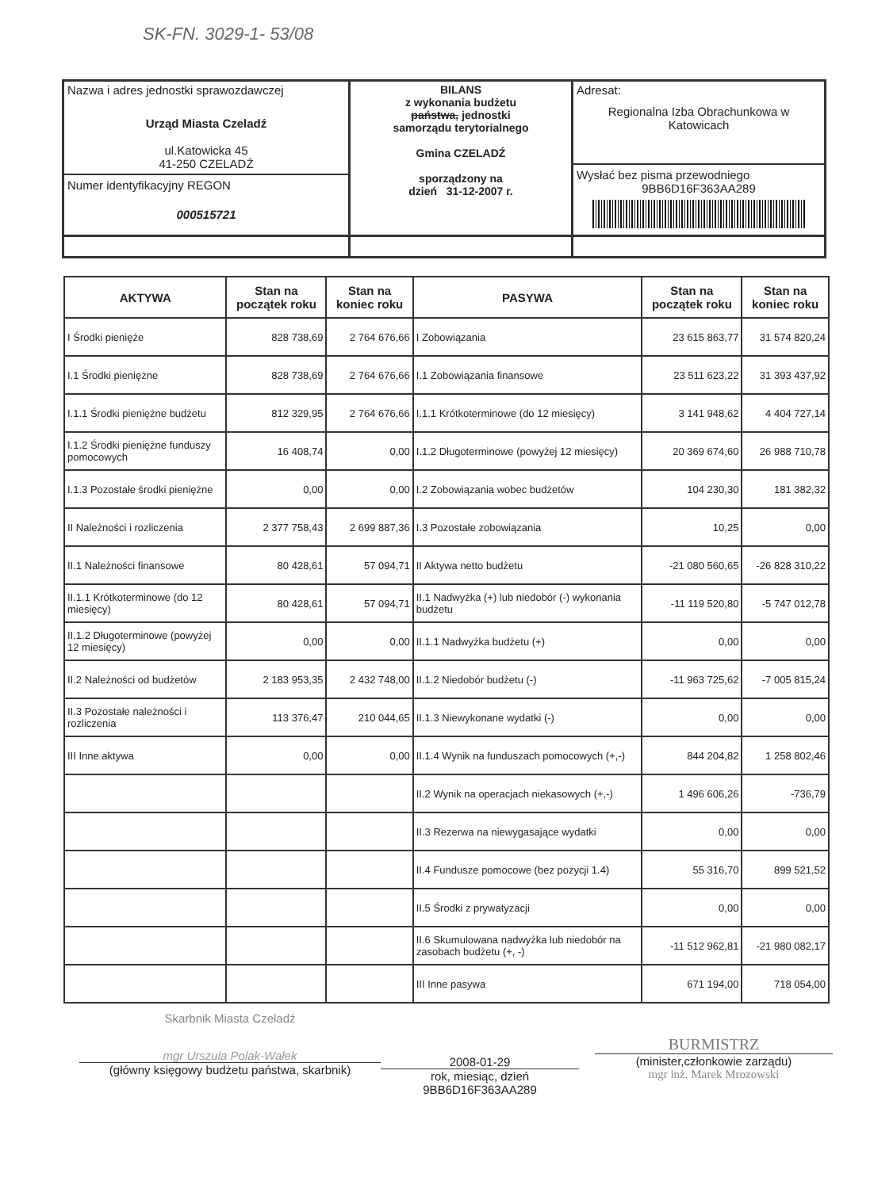SK-FN. 3029-1- 53/08
| Nazwa i adres jednostki sprawozdawczej Urząd Miasta Czeladź ul.Katowicka 45 41-250 CZELADŹ Numer identyfikacyjny REGON 000515721 | BILANS z wykonania budżetu państwa, jednostki samorządu terytorialnego Gmina CZELADŹ sporządzony na dzień 31-12-2007 r. | Adresat: Regionalna Izba Obrachunkowa w Katowicach Wysłać bez pisma przewodniego 9BB6D16F363AA289 |
| AKTYWA | Stan na początek roku | Stan na koniec roku | PASYWA | Stan na początek roku | Stan na koniec roku |
| --- | --- | --- | --- | --- | --- |
| I Środki pienięże | 828 738,69 | 2 764 676,66 | I Zobowiązania | 23 615 863,77 | 31 574 820,24 |
| I.1 Środki pieniężne | 828 738,69 | 2 764 676,66 | I.1 Zobowiązania finansowe | 23 511 623,22 | 31 393 437,92 |
| I.1.1 Środki pieniężne budżetu | 812 329,95 | 2 764 676,66 | I.1.1 Krótkoterminowe (do 12 miesięcy) | 3 141 948,62 | 4 404 727,14 |
| I.1.2 Środki pieniężne funduszy pomocowych | 16 408,74 | 0,00 | I.1.2 Długoterminowe (powyżej 12 miesięcy) | 20 369 674,60 | 26 988 710,78 |
| I.1.3 Pozostałe środki pieniężne | 0,00 | 0,00 | I.2 Zobowiązania wobec budżetów | 104 230,30 | 181 382,32 |
| II Należności i rozliczenia | 2 377 758,43 | 2 699 887,36 | I.3 Pozostałe zobowiązania | 10,25 | 0,00 |
| II.1 Należności finansowe | 80 428,61 | 57 094,71 | II Aktywa netto budżetu | -21 080 560,65 | -26 828 310,22 |
| II.1.1 Krótkoterminowe (do 12 miesięcy) | 80 428,61 | 57 094,71 | II.1 Nadwyżka (+) lub niedobór (-) wykonania budżetu | -11 119 520,80 | -5 747 012,78 |
| II.1.2 Długoterminowe (powyżej 12 miesięcy) | 0,00 | 0,00 | II.1.1 Nadwyżka budżetu (+) | 0,00 | 0,00 |
| II.2 Należności od budżetów | 2 183 953,35 | 2 432 748,00 | II.1.2 Niedobór budżetu (-) | -11 963 725,62 | -7 005 815,24 |
| II.3 Pozostałe należności i rozliczenia | 113 376,47 | 210 044,65 | II.1.3 Niewykonane wydatki (-) | 0,00 | 0,00 |
| III Inne aktywa | 0,00 | 0,00 | II.1.4 Wynik na funduszach pomocowych (+,-) | 844 204,82 | 1 258 802,46 |
| | | | II.2 Wynik na operacjach niekasowych (+,-) | 1 496 606,26 | -736,79 |
| | | | II.3 Rezerwa na niewygasające wydatki | 0,00 | 0,00 |
| | | | II.4 Fundusze pomocowe (bez pozycji 1.4) | 55 316,70 | 899 521,52 |
| | | | II.5 Środki z prywatyzacji | 0,00 | 0,00 |
| | | | II.6 Skumulowana nadwyżka lub niedobór na zasobach budżetu (+, -) | -11 512 962,81 | -21 980 082,17 |
| | | | III Inne pasywa | 671 194,00 | 718 054,00 |
Skarbnik Miasta Czeladź
mgr Urszula Polak-Wałek
(główny księgowy budżetu państwa, skarbnik)
2008-01-29
rok, miesiąc, dzień
9BB6D16F363AA289
BURMISTRZ
(minister,członkowie zarządu)
mgr inż. Marek Mrozowski